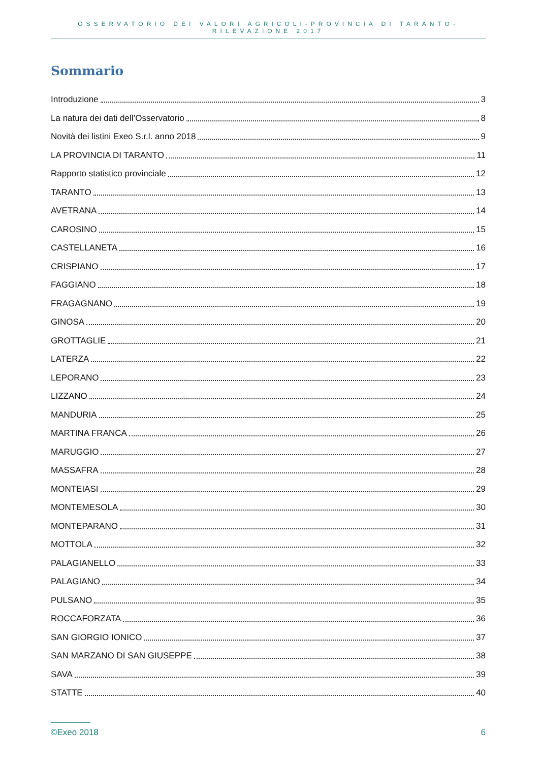OSSERVATORIO DEI VALORI AGRICOLI-PROVINCIA DI TARANTO-RILEVAZIONE 2017
Sommario
Introduzione 3
La natura dei dati dell’Osservatorio 8
Novità dei listini Exeo S.r.l. anno 2018 9
LA PROVINCIA DI TARANTO 11
Rapporto statistico provinciale 12
TARANTO 13
AVETRANA 14
CAROSINO 15
CASTELLANETA 16
CRISPIANO 17
FAGGIANO 18
FRAGAGNANO 19
GINOSA 20
GROTTAGLIE 21
LATERZA 22
LEPORANO 23
LIZZANO 24
MANDURIA 25
MARTINA FRANCA 26
MARUGGIO 27
MASSAFRA 28
MONTEIASI 29
MONTEMESOLA 30
MONTEPARANO 31
MOTTOLA 32
PALAGIANELLO 33
PALAGIANO 34
PULSANO 35
ROCCAFORZATA 36
SAN GIORGIO IONICO 37
SAN MARZANO DI SAN GIUSEPPE 38
SAVA 39
STATTE 40
©Exeo 2018 6